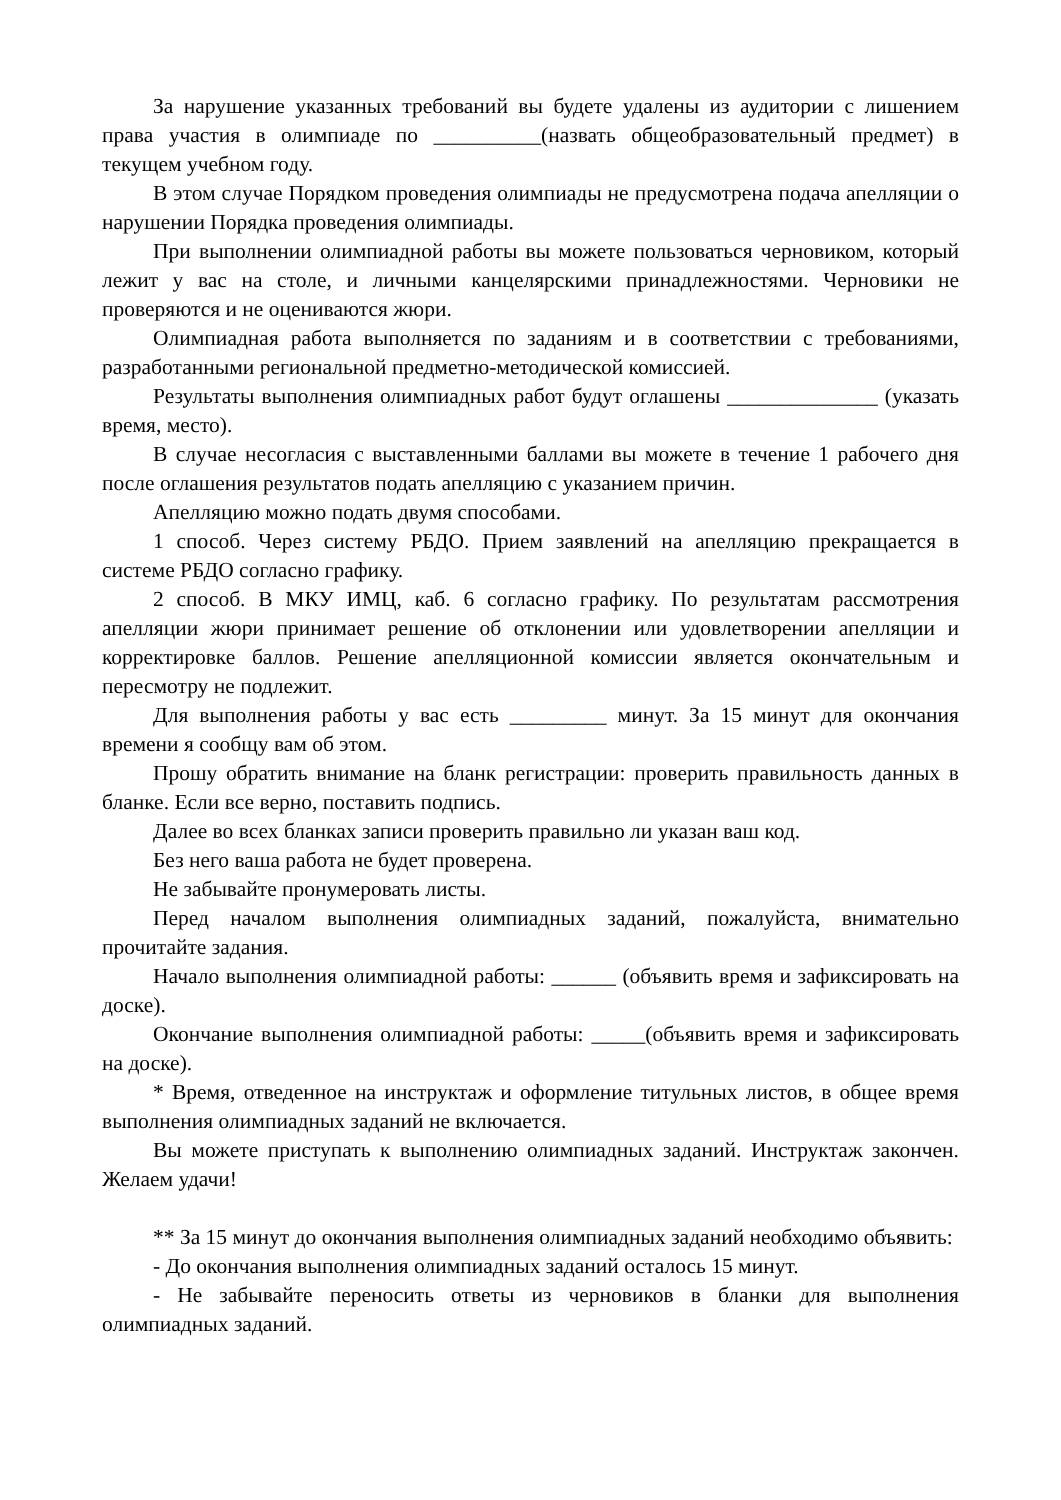За нарушение указанных требований вы будете удалены из аудитории с лишением права участия в олимпиаде по __________(назвать общеобразовательный предмет) в текущем учебном году.
В этом случае Порядком проведения олимпиады не предусмотрена подача апелляции о нарушении Порядка проведения олимпиады.
При выполнении олимпиадной работы вы можете пользоваться черновиком, который лежит у вас на столе, и личными канцелярскими принадлежностями. Черновики не проверяются и не оцениваются жюри.
Олимпиадная работа выполняется по заданиям и в соответствии с требованиями, разработанными региональной предметно-методической комиссией.
Результаты выполнения олимпиадных работ будут оглашены ______________ (указать время, место).
В случае несогласия с выставленными баллами вы можете в течение 1 рабочего дня после оглашения результатов подать апелляцию с указанием причин.
Апелляцию можно подать двумя способами.
1 способ. Через систему РБДО. Прием заявлений на апелляцию прекращается в системе РБДО согласно графику.
2 способ. В МКУ ИМЦ, каб. 6 согласно графику. По результатам рассмотрения апелляции жюри принимает решение об отклонении или удовлетворении апелляции и корректировке баллов. Решение апелляционной комиссии является окончательным и пересмотру не подлежит.
Для выполнения работы у вас есть _________ минут. За 15 минут для окончания времени я сообщу вам об этом.
Прошу обратить внимание на бланк регистрации: проверить правильность данных в бланке. Если все верно, поставить подпись.
Далее во всех бланках записи проверить правильно ли указан ваш код.
Без него ваша работа не будет проверена.
Не забывайте пронумеровать листы.
Перед началом выполнения олимпиадных заданий, пожалуйста, внимательно прочитайте задания.
Начало выполнения олимпиадной работы: ______ (объявить время и зафиксировать на доске).
Окончание выполнения олимпиадной работы: _____(объявить время и зафиксировать на доске).
* Время, отведенное на инструктаж и оформление титульных листов, в общее время выполнения олимпиадных заданий не включается.
Вы можете приступать к выполнению олимпиадных заданий. Инструктаж закончен. Желаем удачи!
** За 15 минут до окончания выполнения олимпиадных заданий необходимо объявить:
- До окончания выполнения олимпиадных заданий осталось 15 минут.
- Не забывайте переносить ответы из черновиков в бланки для выполнения олимпиадных заданий.